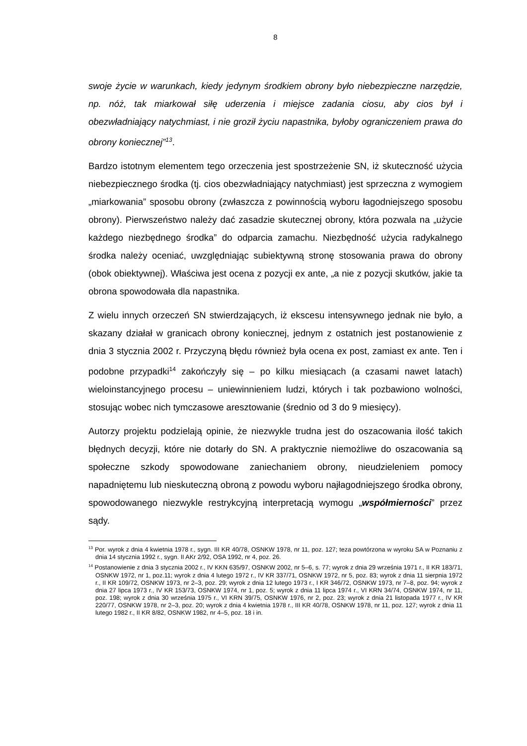8
swoje życie w warunkach, kiedy jedynym środkiem obrony było niebezpieczne narzędzie, np. nóż, tak miarkował siłę uderzenia i miejsce zadania ciosu, aby cios był i obezwładniający natychmiast, i nie groził życiu napastnika, byłoby ograniczeniem prawa do obrony koniecznej”<sup>13</sup>.
Bardzo istotnym elementem tego orzeczenia jest spostrzeżenie SN, iż skuteczność użycia niebezpiecznego środka (tj. cios obezwładniający natychmiast) jest sprzeczna z wymogiem „miarkowania” sposobu obrony (zwłaszcza z powinnością wyboru łagodniejszego sposobu obrony). Pierwszeństwo należy dać zasadzie skutecznej obrony, która pozwala na „użycie każdego niezbędnego środka” do odparcia zamachu. Niezbędność użycia radykalnego środka należy oceniać, uwzględniając subiektywną stronę stosowania prawa do obrony (obok obiektywnej). Właściwa jest ocena z pozycji ex ante, „a nie z pozycji skutków, jakie ta obrona spowodowała dla napastnika.
Z wielu innych orzeczeń SN stwierdzających, iż ekscesu intensywnego jednak nie było, a skazany działał w granicach obrony koniecznej, jednym z ostatnich jest postanowienie z dnia 3 stycznia 2002 r. Przyczyną błędu również była ocena ex post, zamiast ex ante. Ten i podobne przypadki<sup>14</sup> zakończyły się – po kilku miesiącach (a czasami nawet latach) wieloinstancyjnego procesu – uniewinnieniem ludzi, których i tak pozbawiono wolności, stosując wobec nich tymczasowe aresztowanie (średnio od 3 do 9 miesięcy).
Autorzy projektu podzielają opinie, że niezwykle trudna jest do oszacowania ilość takich błędnych decyzji, które nie dotarły do SN. A praktycznie niemożliwe do oszacowania są społeczne szkody spowodowane zaniechaniem obrony, nieudzieleniem pomocy napadniętemu lub nieskuteczną obroną z powodu wyboru najłagodniejszego środka obrony, spowodowanego niezwykle restrykcyjną interpretacją wymogu „współmierności” przez sądy.
<sup>13</sup> Por. wyrok z dnia 4 kwietnia 1978 r., sygn. III KR 40/78, OSNKW 1978, nr 11, poz. 127; teza powtórzona w wyroku SA w Poznaniu z dnia 14 stycznia 1992 r., sygn. II AKr 2/92, OSA 1992, nr 4, poz. 26.
<sup>14</sup> Postanowienie z dnia 3 stycznia 2002 r., IV KKN 635/97, OSNKW 2002, nr 5–6, s. 77; wyrok z dnia 29 września 1971 r., II KR 183/71, OSNKW 1972, nr 1, poz.11; wyrok z dnia 4 lutego 1972 r., IV KR 337/71, OSNKW 1972, nr 5, poz. 83; wyrok z dnia 11 sierpnia 1972 r., II KR 109/72, OSNKW 1973, nr 2–3, poz. 29; wyrok z dnia 12 lutego 1973 r., I KR 346/72, OSNKW 1973, nr 7–8, poz. 94; wyrok z dnia 27 lipca 1973 r., IV KR 153/73, OSNKW 1974, nr 1, poz. 5; wyrok z dnia 11 lipca 1974 r., VI KRN 34/74, OSNKW 1974, nr 11, poz. 198; wyrok z dnia 30 września 1975 r., VI KRN 39/75, OSNKW 1976, nr 2, poz. 23; wyrok z dnia 21 listopada 1977 r., IV KR 220/77, OSNKW 1978, nr 2–3, poz. 20; wyrok z dnia 4 kwietnia 1978 r., III KR 40/78, OSNKW 1978, nr 11, poz. 127; wyrok z dnia 11 lutego 1982 r., II KR 8/82, OSNKW 1982, nr 4–5, poz. 18 i in.